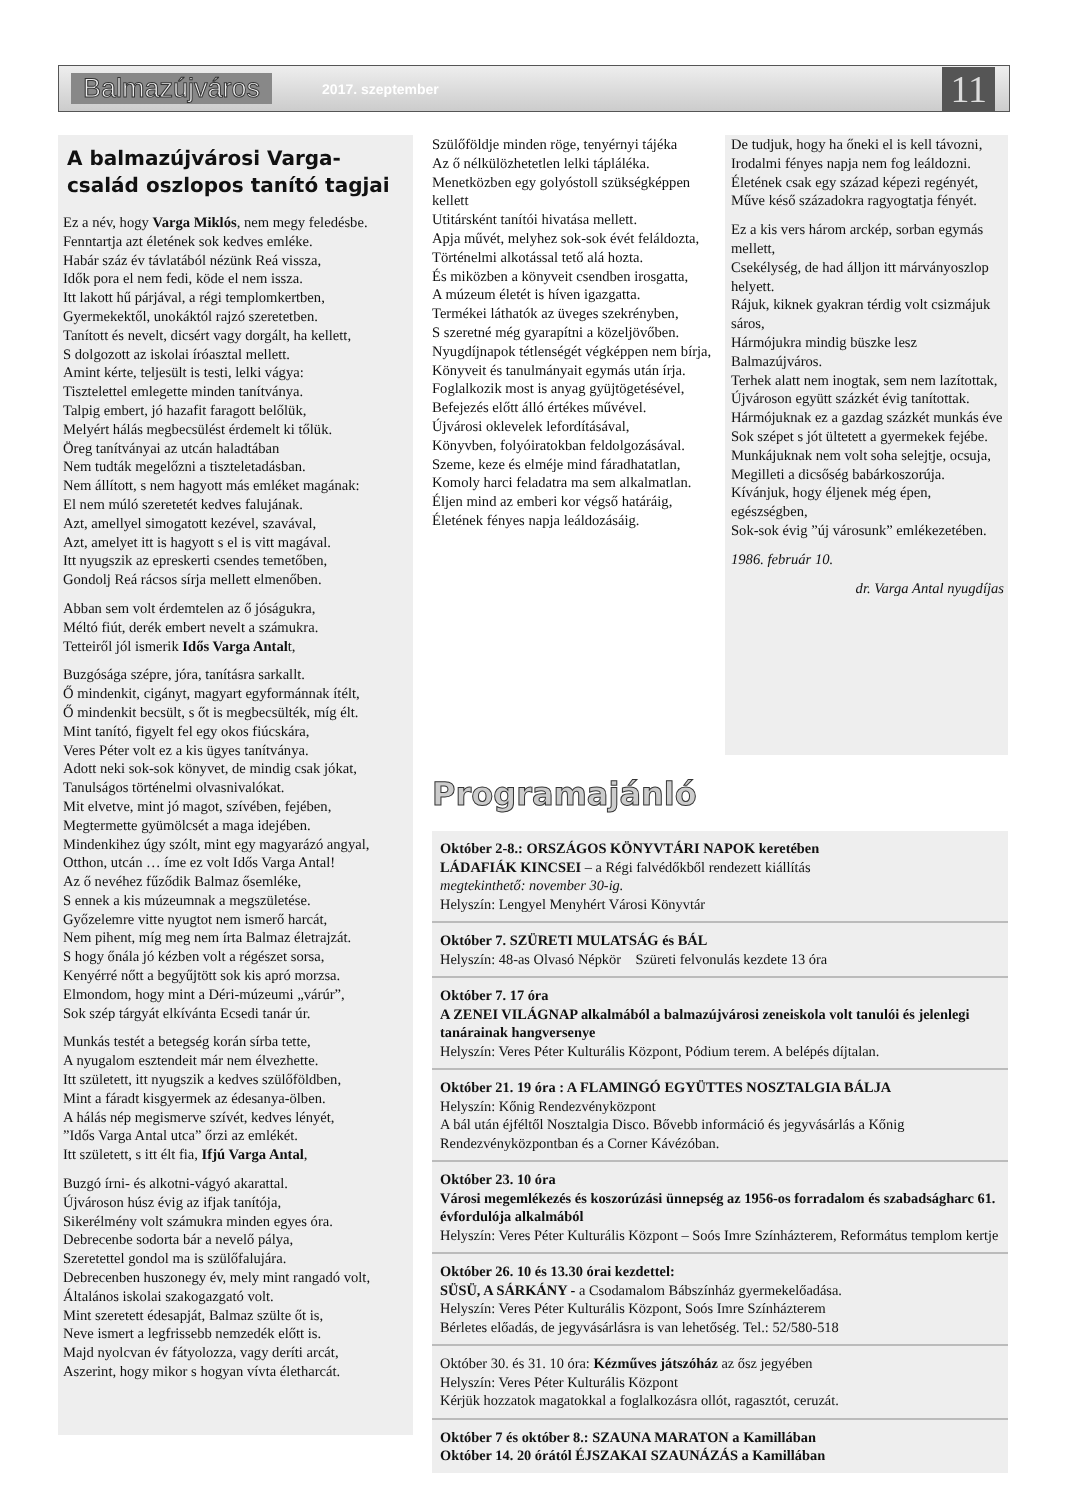Balmazújváros 2017. szeptember 11
A balmazújvárosi Varga-család oszlopos tanító tagjai
Ez a név, hogy Varga Miklós, nem megy feledésbe.
Fenntartja azt életének sok kedves emléke.
Habár száz év távlatából nézünk Reá vissza,
Idők pora el nem fedi, köde el nem issza.
Itt lakott hű párjával, a régi templomkertben,
Gyermekektől, unokáktól rajzó szeretetben.
Tanított és nevelt, dicsért vagy dorgált, ha kellett,
S dolgozott az iskolai íróasztal mellett.
Amint kérte, teljesült is testi, lelki vágya:
Tisztelettel emlegette minden tanítványa.
Talpig embert, jó hazafit faragott belőlük,
Melyért hálás megbecsülést érdemelt ki tőlük.
Öreg tanítványai az utcán haladtában
Nem tudták megelőzni a tiszteletadásban.
Nem állított, s nem hagyott más emléket magának:
El nem múló szeretetét kedves falujának.
Azt, amellyel simogatott kezével, szavával,
Azt, amelyet itt is hagyott s el is vitt magával.
Itt nyugszik az epreskerti csendes temetőben,
Gondolj Reá rácsos sírja mellett elmenőben.
Abban sem volt érdemtelen az ő jóságukra,
Méltó fiút, derék embert nevelt a számukra.
Tetteiről jól ismerik Idős Varga Antalt,
Buzgósága szépre, jóra, tanításra sarkallt.
Ő mindenkit, cigányt, magyart egyformánnak ítélt,
Ő mindenkit becsült, s őt is megbecsülték, míg élt.
Mint tanító, figyelt fel egy okos fiúcskára,
Veres Péter volt ez a kis ügyes tanítványa.
Adott neki sok-sok könyvet, de mindig csak jókat,
Tanulságos történelmi olvasnivalókat.
Mit elvetve, mint jó magot, szívében, fejében,
Megtermette gyümölcsét a maga idejében.
Mindenkihez úgy szólt, mint egy magyarázó angyal,
Otthon, utcán … íme ez volt Idős Varga Antal!
Az ő nevéhez fűződik Balmaz ősemléke,
S ennek a kis múzeumnak a megszületése.
Győzelemre vitte nyugtot nem ismerő harcát,
Nem pihent, míg meg nem írta Balmaz életrajzát.
S hogy őnála jó kézben volt a régészet sorsa,
Kenyérré nőtt a begyűjtött sok kis apró morzsa.
Elmondom, hogy mint a Déri-múzeumi „várúr”,
Sok szép tárgyát elkívánta Ecsedi tanár úr.
Munkás testét a betegség korán sírba tette,
A nyugalom esztendeit már nem élvezhette.
Itt született, itt nyugszik a kedves szülőföldben,
Mint a fáradt kisgyermek az édesanya-ölben.
A hálás nép megismerve szívét, kedves lényét,
”Idős Varga Antal utca” őrzi az emlékét.
Itt született, s itt élt fia, Ifjú Varga Antal,
Buzgó írni- és alkotni-vágyó akarattal.
Újvároson húsz évig az ifjak tanítója,
Sikerélmény volt számukra minden egyes óra.
Debrecenbe sodorta bár a nevelő pálya,
Szeretettel gondol ma is szülőfalujára.
Debrecenben huszonegy év, mely mint rangadó volt,
Általános iskolai szakogazgató volt.
Mint szeretett édesapját, Balmaz szülte őt is,
Neve ismert a legfrissebb nemzedék előtt is.
Majd nyolcvan év fátyolozza, vagy deríti arcát,
Aszerint, hogy mikor s hogyan vívta életharcát.
Szülőföldje minden röge, tenyérnyi tájéka
Az ő nélkülözhetetlen lelki tápláléka.
Menetközben egy golyóstoll szükségképpen kellett
Utitársként tanítói hivatása mellett.
Apja művét, melyhez sok-sok évét feláldozta,
Történelmi alkotással tető alá hozta.
És miközben a könyveit csendben irosgatta,
A múzeum életét is híven igazgatta.
Termékei láthatók az üveges szekrényben,
S szeretné még gyarapítni a közeljövőben.
Nyugdíjnapok tétlenségét végképpen nem bírja,
Könyveit és tanulmányait egymás után írja.
Foglalkozik most is anyag gyüjtögetésével,
Befejezés előtt álló értékes művével.
Újvárosi oklevelek lefordításával,
Könyvben, folyóiratokban feldolgozásával.
Szeme, keze és elméje mind fáradhatatlan,
Komoly harci feladatra ma sem alkalmatlan.
Éljen mind az emberi kor végső határáig,
Életének fényes napja leáldozásáig.
De tudjuk, hogy ha őneki el is kell távozni,
Irodalmi fényes napja nem fog leáldozni.
Életének csak egy század képezi regényét,
Műve késő századokra ragyogtatja fényét.
Ez a kis vers három arckép, sorban egymás mellett,
Csekélység, de had álljon itt márványoszlop helyett.
Rájuk, kiknek gyakran térdig volt csizmájuk sáros,
Hármójukra mindig büszke lesz Balmazújváros.
Terhek alatt nem inogtak, sem nem lazítottak,
Újvároson együtt százkét évig tanítottak.
Hármójuknak ez a gazdag százkét munkás éve
Sok szépet s jót ültetett a gyermekek fejébe.
Munkájuknak nem volt soha selejtje, ocsuja,
Megilleti a dicsőség babárkoszorúja.
Kívánjuk, hogy éljenek még épen, egészségben,
Sok-sok évig ”új városunk” emlékezetében.
1986. február 10.
dr. Varga Antal nyugdíjas
Programajánló
Október 2-8.: ORSZÁGOS KÖNYVTÁRI NAPOK keretében
LÁDAFIÁK KINCSEI – a Régi falvédőkből rendezett kiállítás
megtekinthető: november 30-ig.
Helyszín: Lengyel Menyhért Városi Könyvtár
Október 7. SZÜRETI MULATSÁG és BÁL
Helyszín: 48-as Olvasó Népkör Szüreti felvonulás kezdete 13 óra
Október 7. 17 óra
A ZENEI VILÁGNAP alkalmából a balmazújvárosi zeneiskola volt tanulói és jelenlegi tanárainak hangversenye
Helyszín: Veres Péter Kulturális Központ, Pódium terem. A belépés díjtalan.
Október 21. 19 óra : A FLAMINGÓ EGYÜTTES NOSZTALGIA BÁLJA
Helyszín: Kőnig Rendezvényközpont
A bál után éjféltől Nosztalgia Disco. Bővebb információ és jegyvásárlás a Kőnig Rendezvényközpontban és a Corner Kávézóban.
Október 23. 10 óra
Városi megemlékezés és koszorúzási ünnepség az 1956-os forradalom és szabadságharc 61. évfordulója alkalmából
Helyszín: Veres Péter Kulturális Központ – Soós Imre Színházterem, Református templom kertje
Október 26. 10 és 13.30 órai kezdettel:
SÜSÜ, A SÁRKÁNY - a Csodamalom Bábszínház gyermekelőadása.
Helyszín: Veres Péter Kulturális Központ, Soós Imre Színházterem
Bérletes előadás, de jegyvásárlásra is van lehetőség. Tel.: 52/580-518
Október 30. és 31. 10 óra: Kézműves játszóház az ősz jegyében
Helyszín: Veres Péter Kulturális Központ
Kérjük hozzatok magatokkal a foglalkozásra ollót, ragasztót, ceruzát.
Október 7 és október 8.: SZAUNA MARATON a Kamillában
Október 14. 20 órától ÉJSZAKAI SZAUNÁZÁS a Kamillában